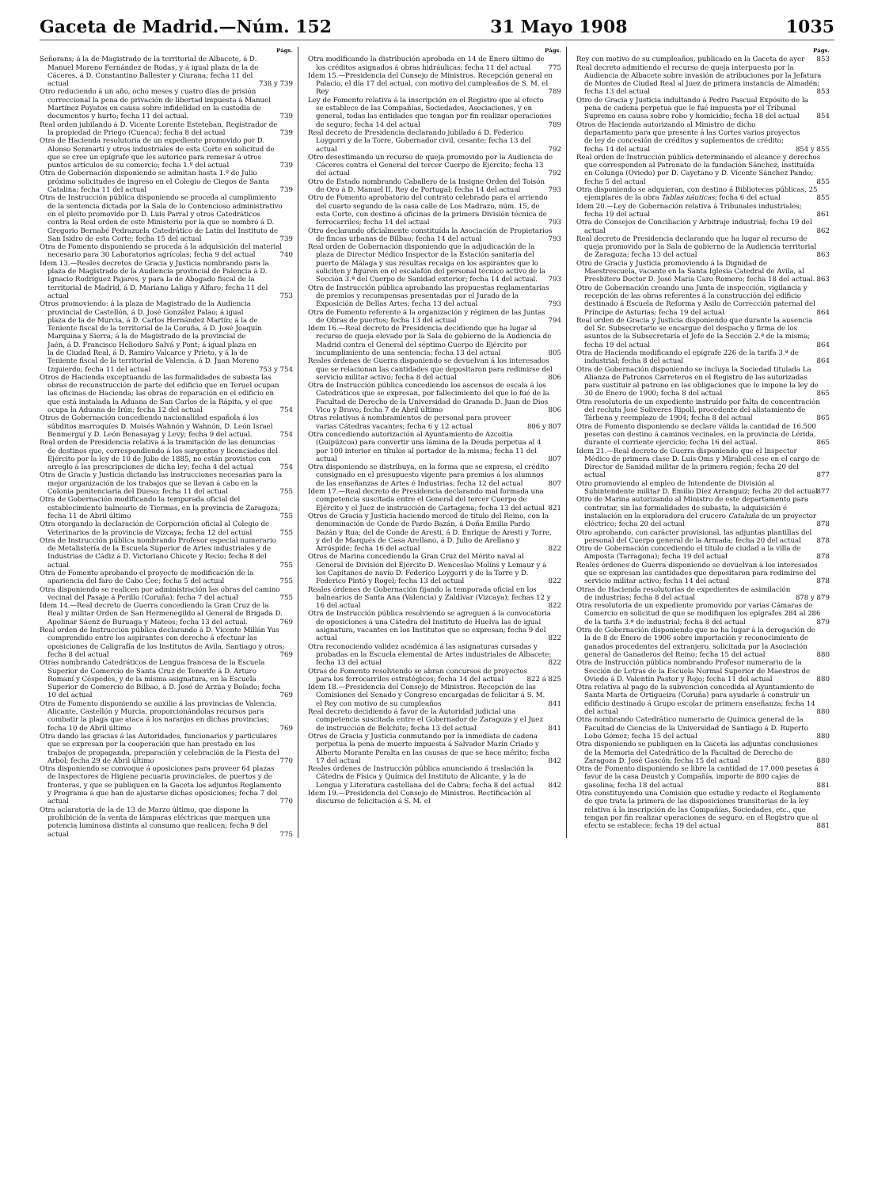Gaceta de Madrid.—Núm. 152 31 Mayo 1908 1035
Págs.
Señorans; á la de Magistrado de la territorial de Albacete, á D. Manuel Moreno Fernández de Rodas, y á igual plaza de la de Cáceres, á D. Constantino Ballester y Ciurana; fecha 11 del actual 738 y 739
Otro reduciendo á un año, ocho meses y cuatro días de prisión correccional la pena de privación de libertad impuesta á Manuel Martínez Poyatos en causa sobre infidelidad en la custodia de documentos y hurto; fecha 11 del actual. 739
Real orden jubilando á D. Vicente Lorente Esteteban, Registrador de la propiedad de Priego (Cuenca); fecha 8 del actual 739
Otra de Hacienda resolutoria de un expediente promovido por D. Alonso Senmartí y otros industriales de esta Corte en solicitud de que se cree un epígrafe que les autorice para remesar á otros puntos artículos de su comercio; fecha 1.º del actual 739
Otra de Gobernación disponiendo se admitan hasta 1.º de Julio próximo solicitudes de ingreso en el Colegio de Ciegos de Santa Catalina; fecha 11 del actual 739
Otra de Instrucción pública disponiendo se proceda al cumplimiento de la sentencia dictada por la Sala de lo Contencioso administrativo en el pleito promovido por D. Luis Parral y otros Catedráticos contra la Real orden de este Ministerio por la que se nombró á D. Gregorio Bernabé Pedrazuela Catedrático de Latín del Instituto de San Isidro de esta Corte; fecha 15 del actual 739
Otra de Fomento disponiendo se proceda á la adquisición del material necesario para 30 Laboratorios agrícolas; fecha 9 del actual 740
Idem 13.—Reales decretos de Gracia y Justicia nombrando para la plaza de Magistrado de la Audiencia provincial de Palencia á D. Ignacio Rodríguez Pajares, y para la de Abogado fiscal de la territorial de Madrid, á D. Mariano Laliga y Alfaro; fecha 11 del actual 753
Otros promoviendo: á la plaza de Magistrado de la Audiencia provincial de Castellón, á D. José González Palao; á igual plaza de la de Murcia, á D. Carlos Hernández Martín; á la de Teniente fiscal de la territorial de la Coruña, á D. José Joaquín Marquina y Sierra; á la de Magistrado de la provincial de Jaén, á D. Francisco Heliodoro Salvá y Pont; á igual plaza en la de Ciudad Real, á D. Ramiro Valcarce y Prieto, y á la de Teniente fiscal de la territorial de Valencia, á D. Juan Moreno Izquierdo; fecha 11 del actual 753 y 754
Otros de Hacienda exceptuando de las formalidades de subasta las obras de reconstrucción de parte del edificio que en Teruel ocupan las oficinas de Hacienda; las obras de reparación en el edificio en que está instalada la Aduana de San Carlos de la Rápita, y el que ocupa la Aduana de Irún; fecha 12 del actual 754
Otros de Gobernación concediendo nacionalidad española á los súbditos marroquíes D. Moisés Wahnón y Wahnón, D. León Israel Benmerguí y D. León Benasayag y Levy; fecha 9 del actual. 754
Real orden de Presidencia relativa á la tramitación de las denuncias de destinos que, correspondiendo á los sargentos y licenciados del Ejército por la ley de 10 de Julio de 1885, no están provistos con arreglo á las prescripciones de dicha ley; fecha 4 del actual 754
Otra de Gracia y Justicia dictando las instrucciones necesarias para la mejor organización de los trabajos que se llevan á cabo en la Colonia penitenciaria del Dueso; fecha 11 del actual 755
Otra de Gobernación modificando la temporada oficial del establecimiento balneario de Tiermas, en la provincia de Zaragoza; fecha 11 de Abril último 755
Otra otorgando la declaración de Corporación oficial al Colegio de Veterinarios de la provincia de Vizcaya; fecha 12 del actual 755
Otra de Instrucción pública nombrando Profesor especial numerario de Metalistería de la Escuela Superior de Artes industriales y de Industrias de Cádiz á D. Victoriano Chicote y Recio; fecha 8 del actual 755
Otra de Fomento aprobando el proyecto de modificación de la apariencia del faro de Cabo Cee; fecha 5 del actual 755
Otra disponiendo se realicen por administración las obras del camino vecinal del Pasaje á Perillo (Coruña); fecha 7 del actual 755
Idem 14.—Real decreto de Guerra concediendo la Gran Cruz de la Real y militar Orden de San Hermenegildo al General de Brigada D. Apolinar Sáenz de Buruaga y Mateos; fecha 13 del actual. 769
Real orden de Instrucción pública declarando á D. Vicente Millán Yus comprendido entre los aspirantes con derecho á efectuar las oposiciones de Caligrafía de los Institutos de Avila, Santiago y otros; fecha 8 del actual 769
Otras nombrando Catedráticos de Lengua francesa de la Escuela Superior de Comercio de Santa Cruz de Tenerife á D. Arturo Romaní y Céspedes, y de la misma asignatura, en la Escuela Superior de Comercio de Bilbao, á D. José de Arzúa y Bolado; fecha 10 del actual 769
Otra de Fomento disponiendo se auxilie á las provincias de Valencia, Alicante, Castellón y Murcia, proporcionándolas recursos para combatir la plaga que ataca á los naranjos en dichas provincias; fecha 10 de Abril último 769
Otra dando las gracias á las Autoridades, funcionarios y particulares que se expresan por la cooperación que han prestado en los trabajos de propaganda, preparación y celebración de la Fiesta del Arbol; fecha 29 de Abril último 770
Otra disponiendo se convoque á oposiciones para proveer 64 plazas de Inspectores de Higiene pecuaria provinciales, de puertos y de fronteras, y que se publiquen en la Gaceta los adjuntos Reglamento y Programa á que han de ajustarse dichas oposiciones; fecha 7 del actual 770
Otra aclaratoria de la de 13 de Marzo último, que dispone la prohibición de la venta de lámparas eléctricas que marquen una potencia luminosa distinta al consumo que realicen; fecha 9 del actual 775
Págs.
Otra modificando la distribución aprobada en 14 de Enero último de los créditos asignados á obras hidráulicas; fecha 11 del actual 775
Idem 15.—Presidencia del Consejo de Ministros. Recepción general en Palacio, el día 17 del actual, con motivo del cumpleaños de S. M. el Rey 789
Ley de Fomento relativa á la inscripción en el Registro que al efecto se establece de las Compañías, Sociedades, Asociaciones, y en general, todas las entidades que tengan por fin realizar operaciones de seguro; fecha 14 del actual 789
Real decreto de Presidencia declarando jubilado á D. Federico Loygorri y de la Torre, Gobernador civil, cesante; fecha 13 del actual 792
Otro desestimando un recurso de queja promovido por la Audiencia de Cáceres contra el General del tercer Cuerpo de Ejército; fecha 13 del actual 792
Otro de Estado nombrando Caballero de la Insigne Orden del Toisón de Oro á D. Manuel II, Rey de Portugal; fecha 14 del actual 793
Otro de Fomento aprobatorio del contrato celebrado para el arriendo del cuarto segundo de la casa calle de Los Madrazo, núm. 15, de esta Corte, con destino á oficinas de la primera División técnica de ferrocarriles; fecha 14 del actual 793
Otro declarando oficialmente constituída la Asociación de Propietarios de fincas urbanas de Bilbao; fecha 14 del actual 793
Real orden de Gobernación disponiendo que la adjudicación de la plaza de Director Médico Inspector de la Estación sanitaria del puerto de Málaga y sus resultas recaiga en los aspirantes que lo soliciten y figuren en el escalafón del personal técnico activo de la Sección 3.ª del Cuerpo de Sanidad exterior; fecha 14 del actual. 793
Otra de Instrucción pública aprobando las propuestas reglamentarias de premios y recompensas presentadas por el Jurado de la Exposición de Bellas Artes; fecha 13 del actual 793
Otra de Fomento referente á la organización y régimen de las Juntas de Obras de puertos; fecha 13 del actual 794
Idem 16.—Real decreto de Presidencia decidiendo que ha lugar al recurso de queja elevado por la Sala de gobierno de la Audiencia de Madrid contra el General del séptimo Cuerpo de Ejército por incumplimiento de una sentencia; fecha 13 del actual 805
Reales órdenes de Guerra disponiendo se devuelvan á los interesados que se relacionan las cantidades que depositaron para redimirse del servicio militar activo; fecha 8 del actual 806
Otra de Instrucción pública concediendo los ascensos de escala á los Catedráticos que se expresan, por fallecimiento del que lo fué de la Facultad de Derecho de la Universidad de Granada D. Juan de Dios Vico y Bravo; fecha 7 de Abril último 806
Otras relativas á nombramientos de personal para proveer varias Cátedras vacantes; fecha 6 y 12 actual 806 y 807
Otra concediendo autorización al Ayuntamiento de Azcoitia (Guipúzcoa) para convertir una lámina de la Deuda perpetua al 4 por 100 interior en títulos al portador de la misma; fecha 11 del actual 807
Otra disponiendo se distribuya, en la forma que se expresa, el crédito consignado en el presupuesto vigente para premios á los alumnos de las enseñanzas de Artes é Industrias; fecha 12 del actual 807
Idem 17.—Real decreto de Presidencia declarando mal formada una competencia suscitada entre el General del tercer Cuerpo de Ejército y el Juez de instrucción de Cartagena; fecha 13 del actual 821
Otros de Gracia y Justicia haciendo merced de título del Reino, con la denominación de Conde de Pardo Bazán, á Doña Emilia Pardo Bazán y Rua; del de Conde de Aresti, á D. Enrique de Aresti y Torre, y del de Marqués de Casa Arellano, á D. Julio de Arellano y Arróspide; fecha 16 del actual 822
Otros de Marina concediendo la Gran Cruz del Mérito naval al General de División del Ejército D. Wenceslao Molíns y Lemaur y á los Capitanes de navío D. Federico Loygorri y de la Torre y D. Federico Pintó y Rogel; fecha 13 del actual 822
Reales órdenes de Gobernación fijando la temporada oficial en los balnearios de Santa Ana (Valencia) y Zaldívar (Vizcaya); fechas 12 y 16 del actual 822
Otra de Instrucción pública resolviendo se agreguen á la convocatoria de oposiciones á una Cátedra del Instituto de Huelva las de igual asignatura, vacantes en los Institutos que se expresan; fecha 9 del actual 822
Otra reconociendo validez académica á las asignaturas cursadas y probadas en la Escuela elemental de Artes industriales de Albacete; fecha 13 del actual 822
Otras de Fomento resolviendo se abran concursos de proyectos para los ferrocarriles estratégicos; fecha 14 del actual 822 á 825
Idem 18.—Presidencia del Consejo de Ministros. Recepción de las Comisiones del Senado y Congreso encargadas de felicitar á S. M. el Rey con motivo de su cumpleaños 841
Real decreto decidiendo á favor de la Autoridad judicial una competencia suscitada entre el Gobernador de Zaragoza y el Juez de instrucción de Belchite; fecha 13 del actual 841
Otros de Gracia y Justicia conmutando por la inmediata de cadena perpetua la pena de muerte impuesta á Salvador Marín Criado y Alberto Morante Peralta en las causas de que se hace mérito; fecha 17 del actual 842
Reales órdenes de Instrucción pública anunciando á traslación la Cátedra de Física y Química del Instituto de Alicante, y la de Lengua y Literatura castellana del de Cabra; fecha 8 del actual 842
Idem 19.—Presidencia del Consejo de Ministros. Rectificación al discurso de felicitación á S. M. el
Págs.
Rey con motivo de su cumpleaños, publicado en la Gaceta de ayer 853
Real decreto admitiendo el recurso de queja interpuesto por la Audiencia de Albacete sobre invasión de atribuciones por la Jefatura de Montes de Ciudad Real al Juez de primera instancia de Almadén; fecha 13 del actual 853
Otro de Gracia y Justicia indultando á Pedro Pascual Expósito de la pena de cadena perpetua que le fué impuesta por el Tribunal Supremo en causa sobre robo y homicidio; fecha 18 del actual 854
Otros de Hacienda autorizando al Ministro de dicho departamento para que presente á las Cortes varios proyectos de ley de concesión de créditos y suplementos de crédito; fecha 14 del actual 854 y 855
Real orden de Instrucción pública determinando el alcance y derechos que corresponden al Patronato de la fundación Sánchez, instituída en Colunga (Oviedo) por D. Cayetano y D. Vicente Sánchez Pando; fecha 5 del actual 855
Otra disponiendo se adquieran, con destino á Bibliotecas públicas, 25 ejemplares de la obra Tablas náuticas; fecha 6 del actual 855
Idem 20.—Ley de Gobernación relativa á Tribunales industriales; fecha 19 del actual 861
Otra de Consejos de Conciliación y Arbitraje industrial; fecha 19 del actual 862
Real decreto de Presidencia declarando que ha lugar al recurso de queja promovido por la Sala de gobierno de la Audiencia territorial de Zaragoza; fecha 13 del actual 863
Otro de Gracia y Justicia promoviendo á la Dignidad de Maestrescuela, vacante en la Santa Iglesia Catedral de Avila, al Presbítero Doctor D. José María Caro Romero; fecha 18 del actual. 863
Otro de Gobernación creando una Junta de inspección, vigilancia y recepción de las obras referentes á la construcción del edificio destinado á Escuela de Reforma y Asilo de Corrección paternal del Príncipe de Asturias; fecha 19 del actual 864
Real orden de Gracia y Justicia disponiendo que durante la ausencia del Sr. Subsecretario se encargue del despacho y firma de los asuntos de la Subsecretaría el Jefe de la Sección 2.ª de la misma; fecha 19 del actual 864
Otra de Hacienda modificando el epígrafe 226 de la tarifa 3.ª de industrial; fecha 8 del actual 864
Otra de Gobernación disponiendo se incluya la Sociedad titulada La Alianza de Patronos Carreteros en el Registro de las autorizadas para sustituir al patrono en las obligaciones que le impone la ley de 30 de Enero de 1900; fecha 8 del actual 865
Otra resolutoria de un expediente instruído por falta de concentración del recluta José Soliveres Ripoll, procedente del alistamiento de Tárbena y reemplazo de 1904; fecha 8 del actual 865
Otra de Fomento disponiendo se declare válida la cantidad de 16.500 pesetas con destino á caminos vecinales, en la provincia de Lérida, durante el corriente ejercicio; fecha 16 del actual. 865
Idem 21.—Real decreto de Guerra disponiendo que el Inspector Médico de primera clase D. Luis Oms y Mirabell cese en el cargo de Director de Sanidad militar de la primera región; fecha 20 del actual 877
Otro promoviendo al empleo de Intendente de División al Subintendente militar D. Emilio Díez Arranguiz; fecha 20 del actual 877
Otro de Marina autorizando al Ministro de este departamento para contratar, sin las formalidades de subasta, la adquisición é instalación en la exploradora del crucero Cataluña de un proyector eléctrico; fecha 20 del actual 878
Otro aprobando, con carácter provisional, las adjuntas plantillas del personal del Cuerpo general de la Armada; fecha 20 del actual 878
Otro de Gobernación concediendo el título de ciudad a la villa de Amposta (Tarragona); fecha 19 del actual 878
Reales órdenes de Guerra disponiendo se devuelvan á los interesados que se expresan las cantidades que depositaron para redimirse del servicio militar activo; fecha 14 del actual 878
Otras de Hacienda resolutorias de expedientes de asimilación de industrias; fecha 8 del actual 878 y 879
Otra resolutoria de un expediente promovido por varias Cámaras de Comercio en solicitud de que se modifiquen los epígrafes 284 al 286 de la tarifa 3.ª de industrial; fecha 8 del actual 879
Otra de Gobernación disponiendo que no ha lugar á la derogación de la de 8 de Enero de 1906 sobre importación y reconocimiento de ganados procedentes del extranjero, solicitada por la Asociación general de Ganaderos del Reino; fecha 15 del actual 880
Otra de Instrucción pública nombrando Profesor numerario de la Sección de Letras de la Escuela Normal Superior de Maestros de Oviedo á D. Valentín Pastor y Rojo; fecha 11 del actual 880
Otra relativa al pago de la subvención concedida al Ayuntamiento de Santa Marta de Ortigueira (Coruña) para ayudarle á construir un edificio destinado á Grupo escolar de primera enseñanza; fecha 14 del actual 880
Otra nombrando Catedrático numerario de Química general de la Facultad de Ciencias de la Universidad de Santiago á D. Ruperto Lobo Gómez; fecha 15 del actual 880
Otra disponiendo se publiquen en la Gaceta las adjuntas conclusiones de la Memoria del Catedrático de la Facultad de Derecho de Zaragoza D. José Gascón; fecha 15 del actual 880
Otra de Fomento disponiendo se libre la cantidad de 17.000 pesetas á favor de la casa Deustch y Compañía, importe de 800 cajas de gasolina; fecha 18 del actual 881
Otra constituyendo una Comisión que estudie y redacte el Reglamento de que trata la primera de las disposiciones transitorias de la ley relativa á la inscripción de las Compañías, Sociedades, etc., que tengan por fin realizar operaciones de seguro, en el Registro que al efecto se establece; fecha 19 del actual 881